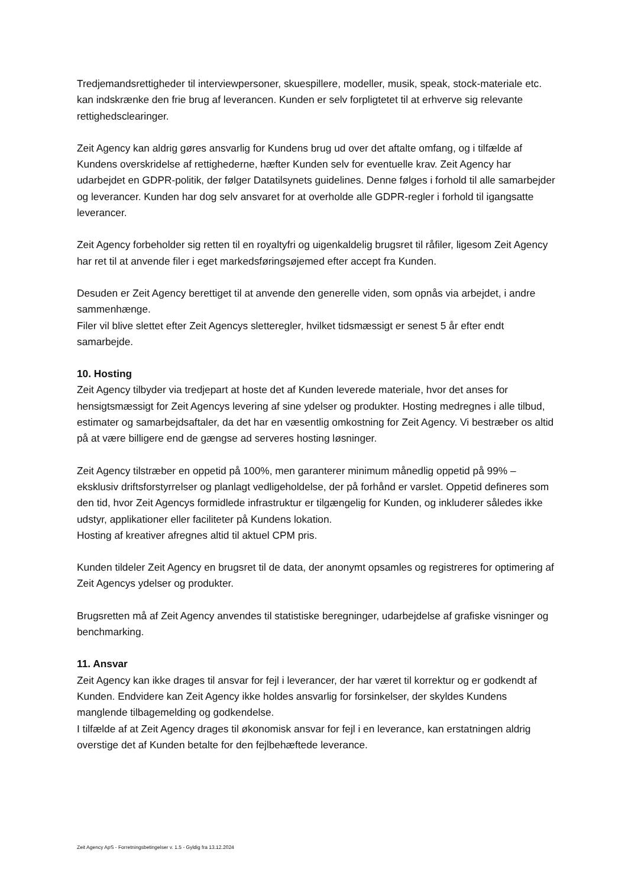Tredjemandsrettigheder til interviewpersoner, skuespillere, modeller, musik, speak, stock-materiale etc. kan indskrænke den frie brug af leverancen. Kunden er selv forpligtetet til at erhverve sig relevante rettighedsclearinger.
Zeit Agency kan aldrig gøres ansvarlig for Kundens brug ud over det aftalte omfang, og i tilfælde af Kundens overskridelse af rettighederne, hæfter Kunden selv for eventuelle krav. Zeit Agency har udarbejdet en GDPR-politik, der følger Datatilsynets guidelines. Denne følges i forhold til alle samarbejder og leverancer. Kunden har dog selv ansvaret for at overholde alle GDPR-regler i forhold til igangsatte leverancer.
Zeit Agency forbeholder sig retten til en royaltyfri og uigenkaldelig brugsret til råfiler, ligesom Zeit Agency har ret til at anvende filer i eget markedsføringsøjemed efter accept fra Kunden.
Desuden er Zeit Agency berettiget til at anvende den generelle viden, som opnås via arbejdet, i andre sammenhænge.
Filer vil blive slettet efter Zeit Agencys sletteregler, hvilket tidsmæssigt er senest 5 år efter endt samarbejde.
10. Hosting
Zeit Agency tilbyder via tredjepart at hoste det af Kunden leverede materiale, hvor det anses for hensigtsmæssigt for Zeit Agencys levering af sine ydelser og produkter. Hosting medregnes i alle tilbud, estimater og samarbejdsaftaler, da det har en væsentlig omkostning for Zeit Agency. Vi bestræber os altid på at være billigere end de gængse ad serveres hosting løsninger.
Zeit Agency tilstræber en oppetid på 100%, men garanterer minimum månedlig oppetid på 99% – eksklusiv driftsforstyrrelser og planlagt vedligeholdelse, der på forhånd er varslet. Oppetid defineres som den tid, hvor Zeit Agencys formidlede infrastruktur er tilgængelig for Kunden, og inkluderer således ikke udstyr, applikationer eller faciliteter på Kundens lokation.
Hosting af kreativer afregnes altid til aktuel CPM pris.
Kunden tildeler Zeit Agency en brugsret til de data, der anonymt opsamles og registreres for optimering af Zeit Agencys ydelser og produkter.
Brugsretten må af Zeit Agency anvendes til statistiske beregninger, udarbejdelse af grafiske visninger og benchmarking.
11. Ansvar
Zeit Agency kan ikke drages til ansvar for fejl i leverancer, der har været til korrektur og er godkendt af Kunden. Endvidere kan Zeit Agency ikke holdes ansvarlig for forsinkelser, der skyldes Kundens manglende tilbagemelding og godkendelse.
I tilfælde af at Zeit Agency drages til økonomisk ansvar for fejl i en leverance, kan erstatningen aldrig overstige det af Kunden betalte for den fejlbehæftede leverance.
Zeit Agency ApS - Forretningsbetingelser v. 1.5 - Gyldig fra 13.12.2024